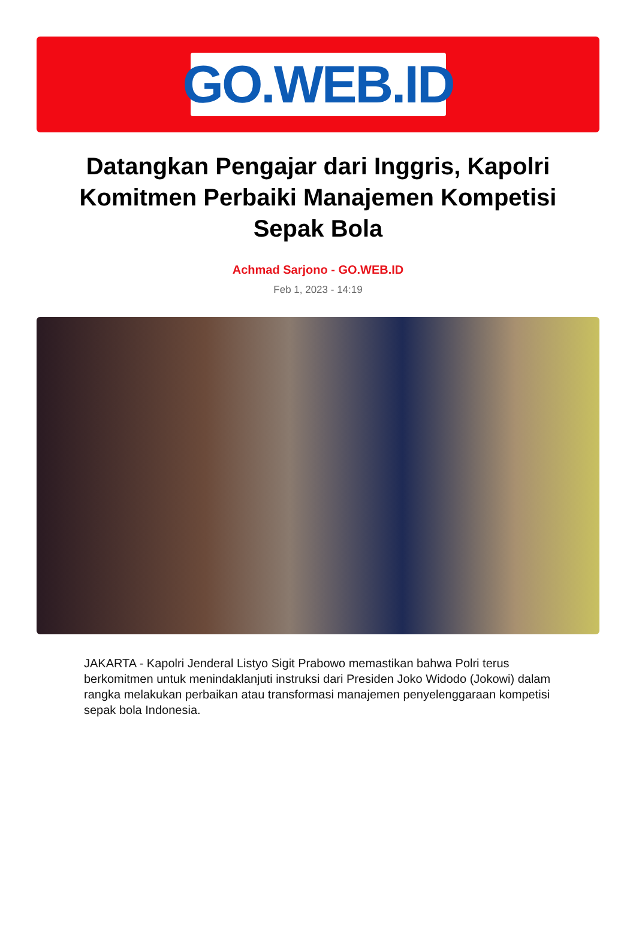GO.WEB.ID
Datangkan Pengajar dari Inggris, Kapolri Komitmen Perbaiki Manajemen Kompetisi Sepak Bola
Achmad Sarjono - GO.WEB.ID
Feb 1, 2023 - 14:19
JAKARTA - Kapolri Jenderal Listyo Sigit Prabowo memastikan bahwa Polri terus berkomitmen untuk menindaklanjuti instruksi dari Presiden Joko Widodo (Jokowi) dalam rangka melakukan perbaikan atau transformasi manajemen penyelenggaraan kompetisi sepak bola Indonesia.